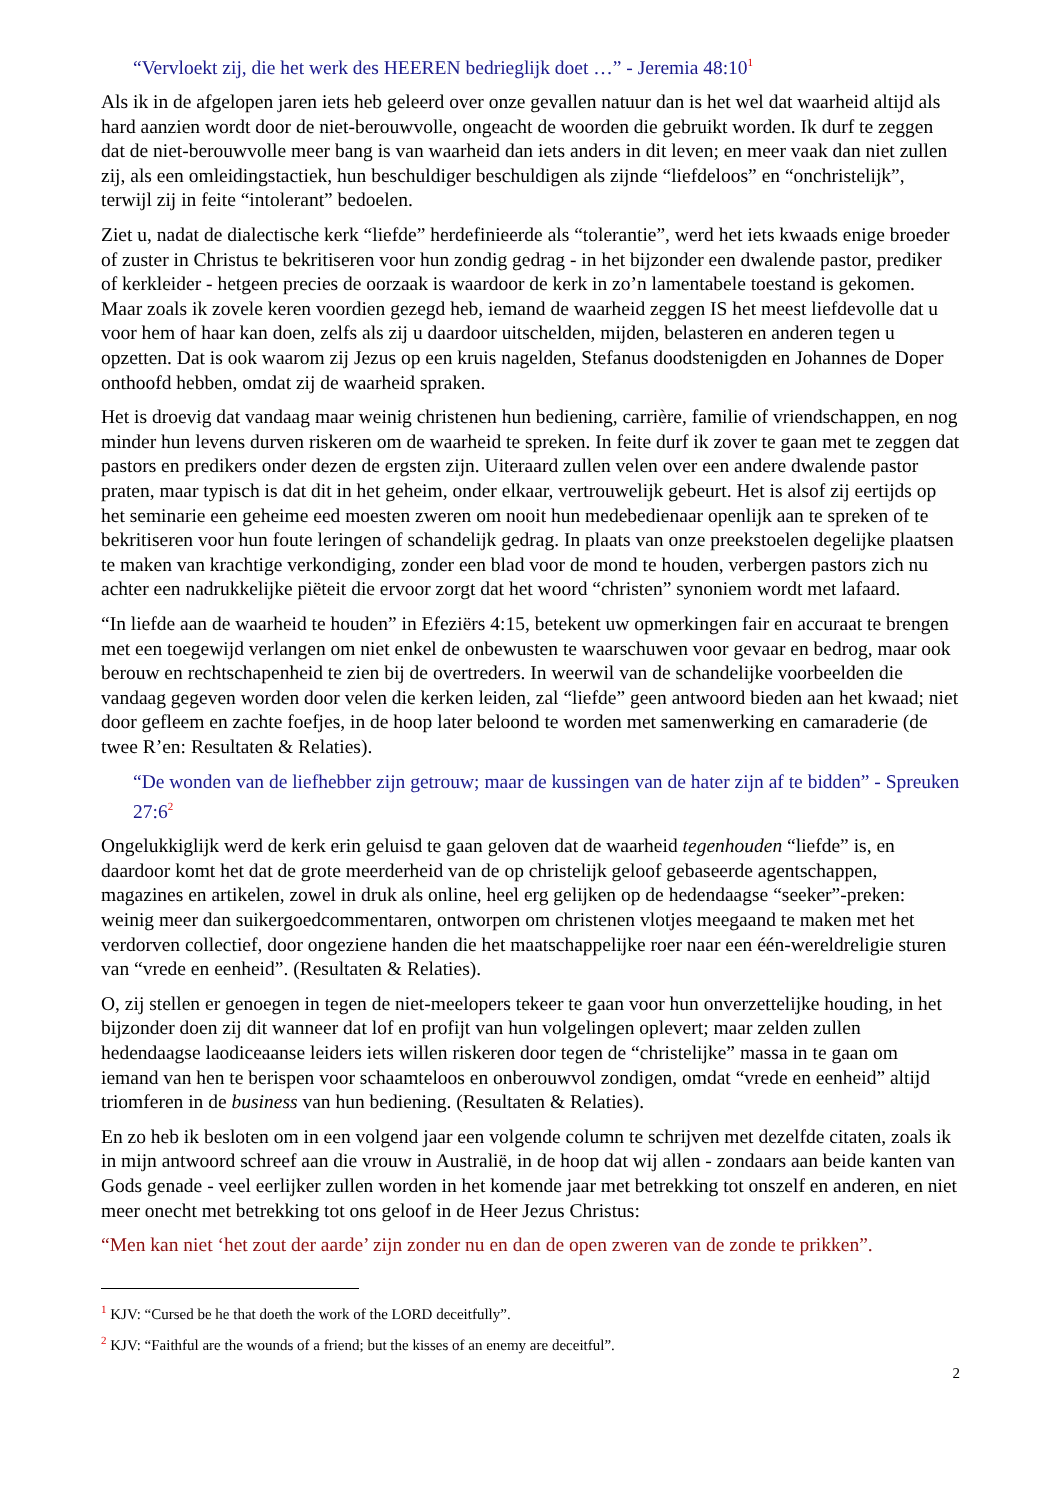“Vervloekt zij, die het werk des HEEREN bedrieglijk doet …” - Jeremia 48:10<sup>1</sup>
Als ik in de afgelopen jaren iets heb geleerd over onze gevallen natuur dan is het wel dat waarheid altijd als hard aanzien wordt door de niet-berouwvolle, ongeacht de woorden die gebruikt worden. Ik durf te zeggen dat de niet-berouwvolle meer bang is van waarheid dan iets anders in dit leven; en meer vaak dan niet zullen zij, als een omleidingstactiek, hun beschuldiger beschuldigen als zijnde “liefdeloos” en “onchristelijk”, terwijl zij in feite “intolerant” bedoelen.
Ziet u, nadat de dialectische kerk “liefde” herdefinieerde als “tolerantie”, werd het iets kwaads enige broeder of zuster in Christus te bekritiseren voor hun zondig gedrag - in het bijzonder een dwalende pastor, prediker of kerkleider - hetgeen precies de oorzaak is waardoor de kerk in zo’n lamentabele toestand is gekomen. Maar zoals ik zovele keren voordien gezegd heb, iemand de waarheid zeggen IS het meest liefdevolle dat u voor hem of haar kan doen, zelfs als zij u daardoor uitschelden, mijden, belasteren en anderen tegen u opzetten. Dat is ook waarom zij Jezus op een kruis nagelden, Stefanus doodstenigden en Johannes de Doper onthoofd hebben, omdat zij de waarheid spraken.
Het is droevig dat vandaag maar weinig christenen hun bediening, carrière, familie of vriendschappen, en nog minder hun levens durven riskeren om de waarheid te spreken. In feite durf ik zover te gaan met te zeggen dat pastors en predikers onder dezen de ergsten zijn. Uiteraard zullen velen over een andere dwalende pastor praten, maar typisch is dat dit in het geheim, onder elkaar, vertrouwelijk gebeurt. Het is alsof zij eertijds op het seminarie een geheime eed moesten zweren om nooit hun medebedienaar openlijk aan te spreken of te bekritiseren voor hun foute leringen of schandelijk gedrag. In plaats van onze preekstoelen degelijke plaatsen te maken van krachtige verkondiging, zonder een blad voor de mond te houden, verbergen pastors zich nu achter een nadrukkelijke piëteit die ervoor zorgt dat het woord “christen” synoniem wordt met lafaard.
“In liefde aan de waarheid te houden” in Efeziërs 4:15, betekent uw opmerkingen fair en accuraat te brengen met een toegewijd verlangen om niet enkel de onbewusten te waarschuwen voor gevaar en bedrog, maar ook berouw en rechtschapenheid te zien bij de overtreders. In weerwil van de schandelijke voorbeelden die vandaag gegeven worden door velen die kerken leiden, zal “liefde” geen antwoord bieden aan het kwaad; niet door gefleem en zachte foefjes, in de hoop later beloond te worden met samenwerking en camaraderie (de twee R’en: Resultaten & Relaties).
“De wonden van de liefhebber zijn getrouw; maar de kussingen van de hater zijn af te bidden” - Spreuken 27:6<sup>2</sup>
Ongelukkiglijk werd de kerk erin geluisd te gaan geloven dat de waarheid tegenhouden “liefde” is, en daardoor komt het dat de grote meerderheid van de op christelijk geloof gebaseerde agentschappen, magazines en artikelen, zowel in druk als online, heel erg gelijken op de hedendaagse “seeker”-preken: weinig meer dan suikergoedcommentaren, ontworpen om christenen vlotjes meegaand te maken met het verdorven collectief, door ongeziene handen die het maatschappelijke roer naar een één-wereldreligie sturen van “vrede en eenheid”. (Resultaten & Relaties).
O, zij stellen er genoegen in tegen de niet-meelopers tekeer te gaan voor hun onverzettelijke houding, in het bijzonder doen zij dit wanneer dat lof en profijt van hun volgelingen oplevert; maar zelden zullen hedendaagse laodiceaanse leiders iets willen riskeren door tegen de “christelijke” massa in te gaan om iemand van hen te berispen voor schaamteloos en onberouwvol zondigen, omdat “vrede en eenheid” altijd triomferen in de business van hun bediening. (Resultaten & Relaties).
En zo heb ik besloten om in een volgend jaar een volgende column te schrijven met dezelfde citaten, zoals ik in mijn antwoord schreef aan die vrouw in Australië, in de hoop dat wij allen - zondaars aan beide kanten van Gods genade - veel eerlijker zullen worden in het komende jaar met betrekking tot onszelf en anderen, en niet meer onecht met betrekking tot ons geloof in de Heer Jezus Christus:
“Men kan niet ‘het zout der aarde’ zijn zonder nu en dan de open zweren van de zonde te prikken”.
<sup>1</sup> KJV: “Cursed be he that doeth the work of the LORD deceitfully”.
<sup>2</sup> KJV: “Faithful are the wounds of a friend; but the kisses of an enemy are deceitful”.
2